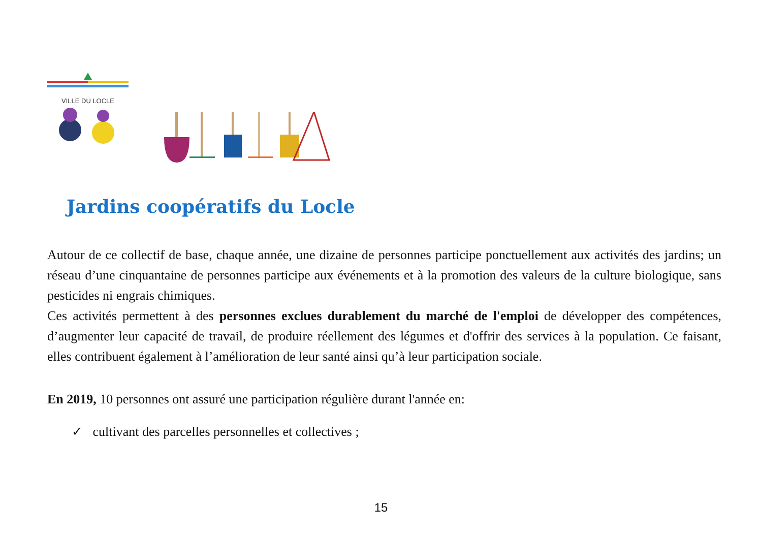VILLE DU LOCLE
Jardins coopératifs du Locle
Autour de ce collectif de base, chaque année, une dizaine de personnes participe ponctuellement aux activités des jardins; un réseau d’une cinquantaine de personnes participe aux événements et à la promotion des valeurs de la culture biologique, sans pesticides ni engrais chimiques.
Ces activités permettent à des personnes exclues durablement du marché de l'emploi de développer des compétences, d’augmenter leur capacité de travail, de produire réellement des légumes et d'offrir des services à la population. Ce faisant, elles contribuent également à l’amélioration de leur santé ainsi qu’à leur participation sociale.
En 2019, 10 personnes ont assuré une participation régulière durant l'année en:
✓ cultivant des parcelles personnelles et collectives ;
15